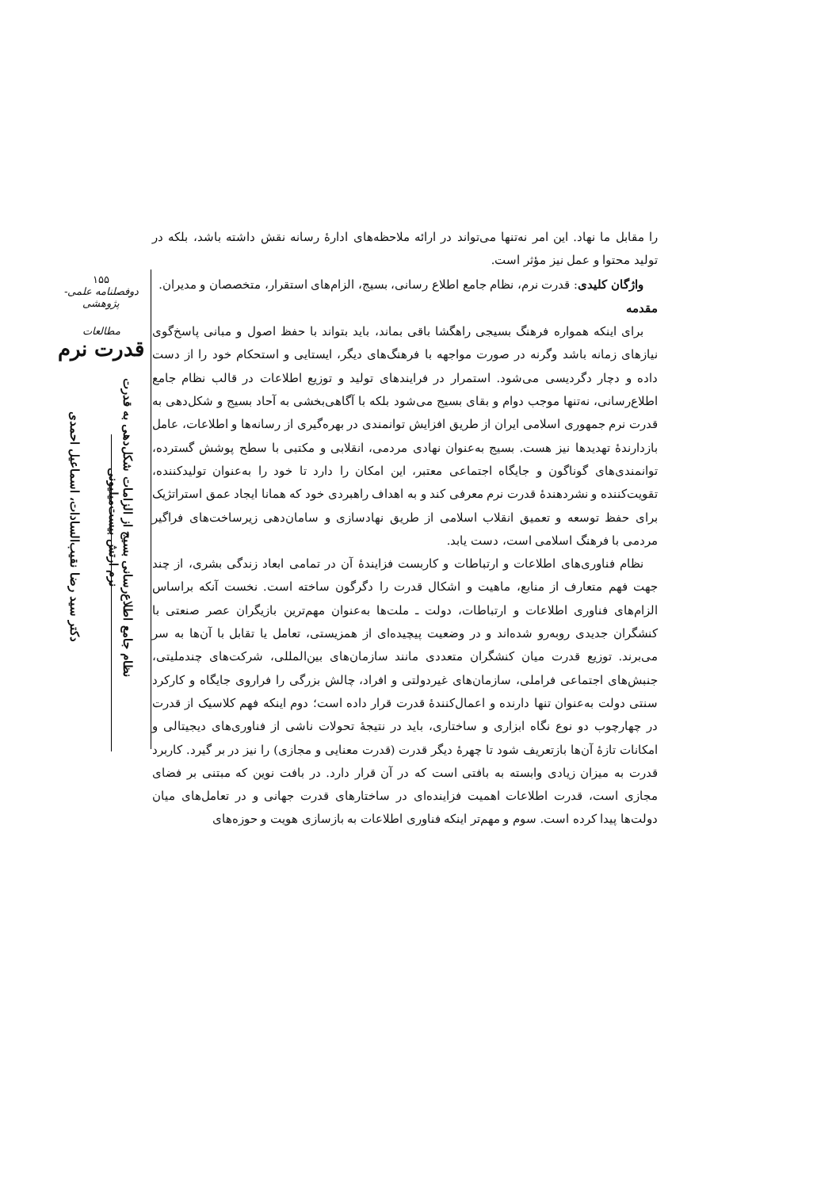۱۵۵
دوفصلنامه علمی-پژوهشی
مطالعات
قدرت نرم
نظام جامع اطلاع‌رسانی بسیج از الزامات شکل‌دهی به قدرت نرم ارتش بیست‌میلیونی دکتر سید رضا نقیب‌السادات، اسماعیل احمدی
را مقابل ما نهاد. این امر نه‌تنها می‌تواند در ارائه ملاحظه‌های ادارهٔ رسانه نقش داشته باشد، بلکه در تولید محتوا و عمل نیز مؤثر است.
واژگان کلیدی: قدرت نرم، نظام جامع اطلاع رسانی، بسیج، الزام‌های استقرار، متخصصان و مدیران.
مقدمه
برای اینکه همواره فرهنگ بسیجی راهگشا باقی بماند، باید بتواند با حفظ اصول و مبانی پاسخ‌گوی نیازهای زمانه باشد وگرنه در صورت مواجهه با فرهنگ‌های دیگر، ایستایی و استحکام خود را از دست داده و دچار دگردیسی می‌شود. استمرار در فرایندهای تولید و توزیع اطلاعات در قالب نظام جامع اطلاع‌رسانی، نه‌تنها موجب دوام و بقای بسیج می‌شود بلکه با آگاهی‌بخشی به آحاد بسیج و شکل‌دهی به قدرت نرم جمهوری اسلامی ایران از طریق افزایش توانمندی در بهره‌گیری از رسانه‌ها و اطلاعات، عامل بازدارندهٔ تهدیدها نیز هست. بسیج به‌عنوان نهادی مردمی، انقلابی و مکتبی با سطح پوشش گسترده، توانمندی‌های گوناگون و جایگاه اجتماعی معتبر، این امکان را دارد تا خود را به‌عنوان تولیدکننده، تقویت‌کننده و نشردهندهٔ قدرت نرم معرفی کند و به اهداف راهبردی خود که همانا ایجاد عمق استراتژیک برای حفظ توسعه و تعمیق انقلاب اسلامی از طریق نهادسازی و سامان‌دهی زیرساخت‌های فراگیر مردمی با فرهنگ اسلامی است، دست یابد.
نظام فناوری‌های اطلاعات و ارتباطات و کاربست فزایندهٔ آن در تمامی ابعاد زندگی بشری، از چند جهت فهم متعارف از منابع، ماهیت و اشکال قدرت را دگرگون ساخته است. نخست آنکه براساس الزام‌های فناوری اطلاعات و ارتباطات، دولت ـ ملت‌ها به‌عنوان مهم‌ترین بازیگران عصر صنعتی با کنشگران جدیدی روبه‌رو شده‌اند و در وضعیت پیچیده‌ای از همزیستی، تعامل یا تقابل با آن‌ها به سر می‌برند. توزیع قدرت میان کنشگران متعددی مانند سازمان‌های بین‌المللی، شرکت‌های چندملیتی، جنبش‌های اجتماعی فراملی، سازمان‌های غیردولتی و افراد، چالش بزرگی را فراروی جایگاه و کارکرد سنتی دولت به‌عنوان تنها دارنده و اعمال‌کنندهٔ قدرت قرار داده است؛ دوم اینکه فهم کلاسیک از قدرت در چهارچوب دو نوع نگاه ابزاری و ساختاری، باید در نتیجهٔ تحولات ناشی از فناوری‌های دیجیتالی و امکانات تازهٔ آن‌ها بازتعریف شود تا چهرهٔ دیگر قدرت (قدرت معنایی و مجازی) را نیز در بر گیرد. کاربرد قدرت به میزان زیادی وابسته به بافتی است که در آن قرار دارد. در بافت نوین که مبتنی بر فضای مجازی است، قدرت اطلاعات اهمیت فزاینده‌ای در ساختارهای قدرت جهانی و در تعامل‌های میان دولت‌ها پیدا کرده است. سوم و مهم‌تر اینکه فناوری اطلاعات به بازسازی هویت و حوزه‌های